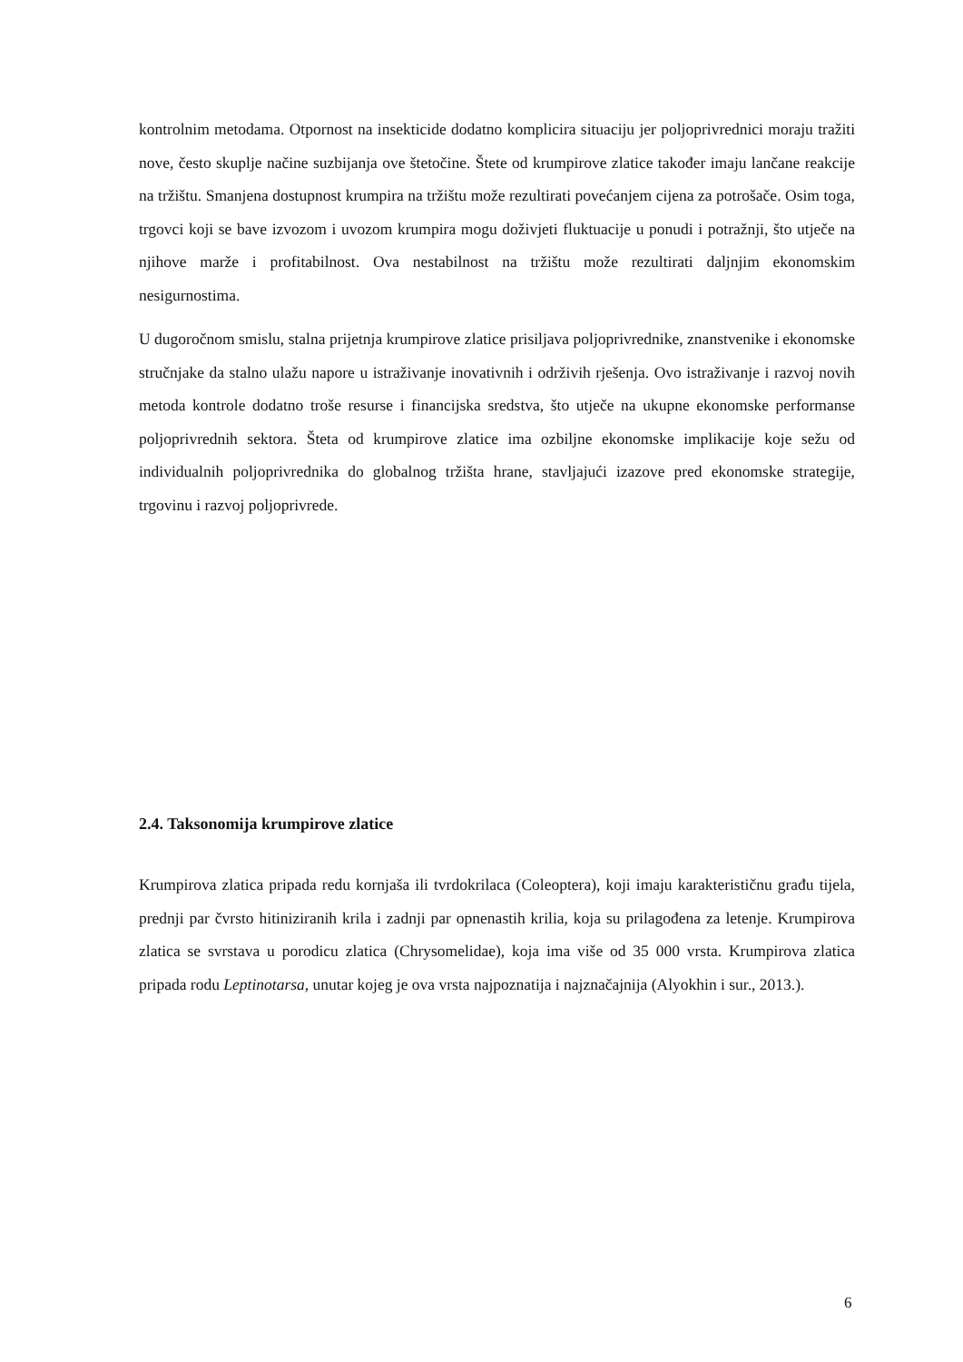kontrolnim metodama. Otpornost na insekticide dodatno komplicira situaciju jer poljoprivrednici moraju tražiti nove, često skuplje načine suzbijanja ove štetočine. Štete od krumpirove zlatice također imaju lančane reakcije na tržištu. Smanjena dostupnost krumpira na tržištu može rezultirati povećanjem cijena za potrošače. Osim toga, trgovci koji se bave izvozom i uvozom krumpira mogu doživjeti fluktuacije u ponudi i potražnji, što utječe na njihove marže i profitabilnost. Ova nestabilnost na tržištu može rezultirati daljnjim ekonomskim nesigurnostima.
U dugoročnom smislu, stalna prijetnja krumpirove zlatice prisiljava poljoprivrednike, znanstvenike i ekonomske stručnjake da stalno ulažu napore u istraživanje inovativnih i održivih rješenja. Ovo istraživanje i razvoj novih metoda kontrole dodatno troše resurse i financijska sredstva, što utječe na ukupne ekonomske performanse poljoprivrednih sektora. Šteta od krumpirove zlatice ima ozbiljne ekonomske implikacije koje sežu od individualnih poljoprivrednika do globalnog tržišta hrane, stavljajući izazove pred ekonomske strategije, trgovinu i razvoj poljoprivrede.
2.4. Taksonomija krumpirove zlatice
Krumpirova zlatica pripada redu kornjaša ili tvrdokrilaca (Coleoptera), koji imaju karakterističnu građu tijela, prednji par čvrsto hitiniziranih krila i zadnji par opnenastih krilia, koja su prilagođena za letenje. Krumpirova zlatica se svrstava u porodicu zlatica (Chrysomelidae), koja ima više od 35 000 vrsta. Krumpirova zlatica pripada rodu Leptinotarsa, unutar kojeg je ova vrsta najpoznatija i najznačajnija (Alyokhin i sur., 2013.).
6